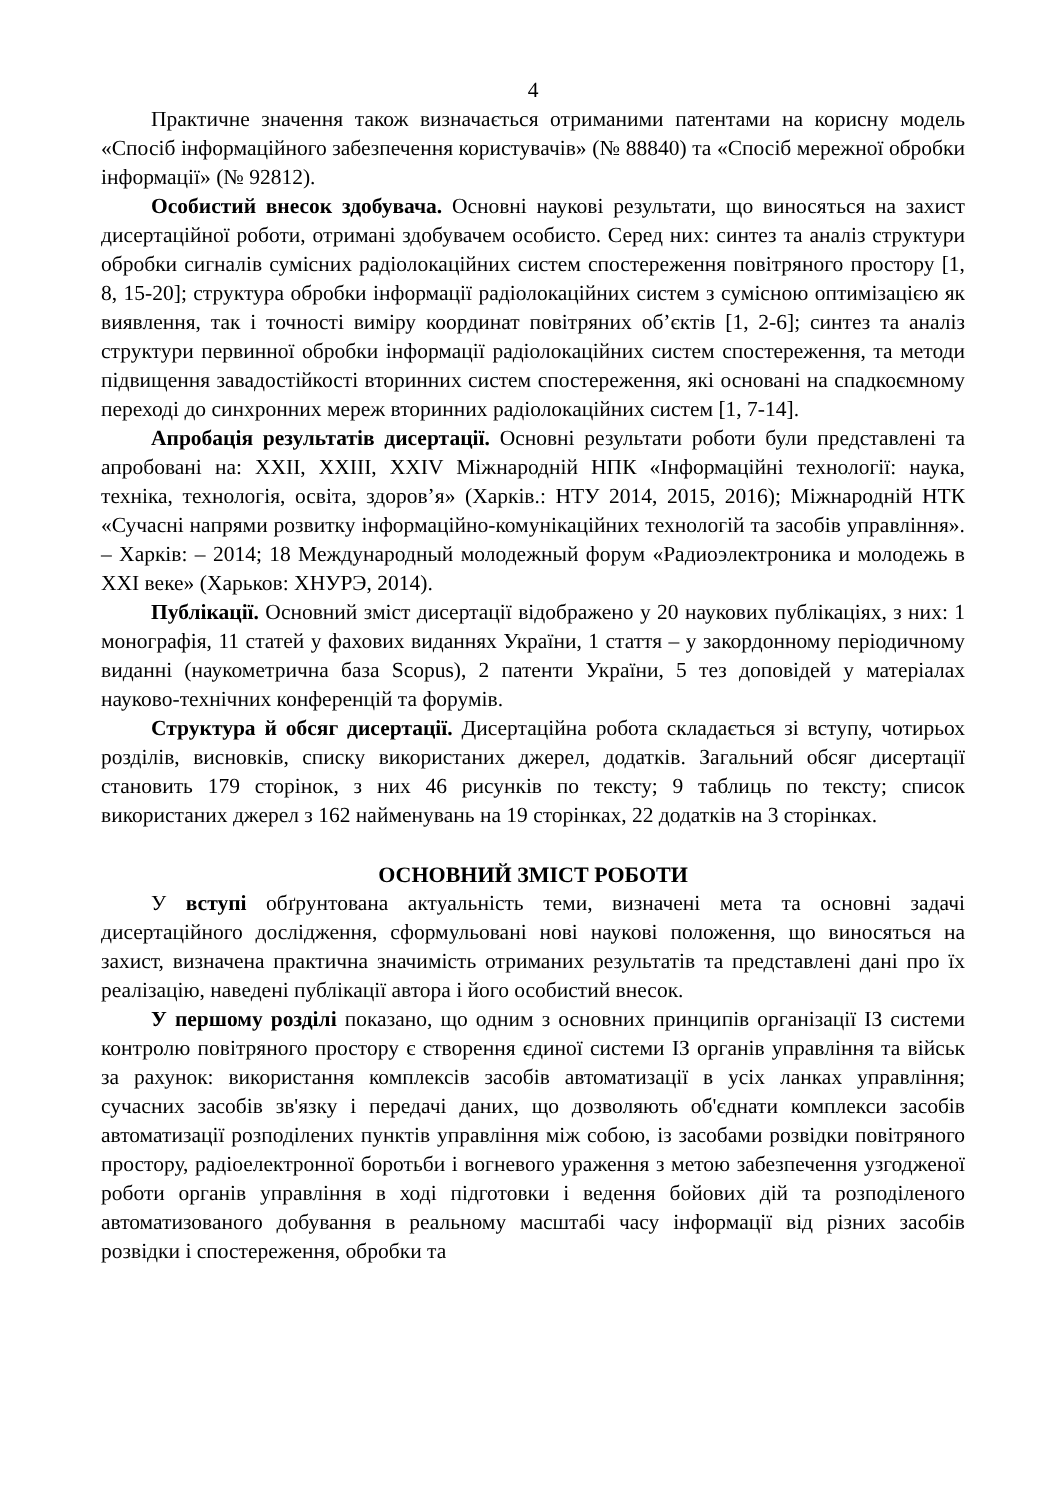4
Практичне значення також визначається отриманими патентами на корисну модель «Спосіб інформаційного забезпечення користувачів» (№ 88840) та «Спосіб мережної обробки інформації» (№ 92812).
Особистий внесок здобувача. Основні наукові результати, що виносяться на захист дисертаційної роботи, отримані здобувачем особисто. Серед них: синтез та аналіз структури обробки сигналів сумісних радіолокаційних систем спостереження повітряного простору [1, 8, 15-20]; структура обробки інформації радіолокаційних систем з сумісною оптимізацією як виявлення, так і точності виміру координат повітряних об’єктів [1, 2-6]; синтез та аналіз структури первинної обробки інформації радіолокаційних систем спостереження, та методи підвищення завадостійкості вторинних систем спостереження, які основані на спадкоємному переході до синхронних мереж вторинних радіолокаційних систем [1, 7-14].
Апробація результатів дисертації. Основні результати роботи були представлені та апробовані на: XXII, XXIII, XXIV Міжнародній НПК «Інформаційні технології: наука, техніка, технологія, освіта, здоров’я» (Харків.: НТУ 2014, 2015, 2016); Міжнародній НТК «Сучасні напрями розвитку інформаційно-комунікаційних технологій та засобів управління». – Харків: – 2014; 18 Международный молодежный форум «Радиоэлектроника и молодежь в XXI веке» (Харьков: ХНУРЭ, 2014).
Публікації. Основний зміст дисертації відображено у 20 наукових публікаціях, з них: 1 монографія, 11 статей у фахових виданнях України, 1 стаття – у закордонному періодичному виданні (наукометрична база Scopus), 2 патенти України, 5 тез доповідей у матеріалах науково-технічних конференцій та форумів.
Структура й обсяг дисертації. Дисертаційна робота складається зі вступу, чотирьох розділів, висновків, списку використаних джерел, додатків. Загальний обсяг дисертації становить 179 сторінок, з них 46 рисунків по тексту; 9 таблиць по тексту; список використаних джерел з 162 найменувань на 19 сторінках, 22 додатків на 3 сторінках.
ОСНОВНИЙ ЗМІСТ РОБОТИ
У вступі обґрунтована актуальність теми, визначені мета та основні задачі дисертаційного дослідження, сформульовані нові наукові положення, що виносяться на захист, визначена практична значимість отриманих результатів та представлені дані про їх реалізацію, наведені публікації автора і його особистий внесок.
У першому розділі показано, що одним з основних принципів організації ІЗ системи контролю повітряного простору є створення єдиної системи ІЗ органів управління та військ за рахунок: використання комплексів засобів автоматизації в усіх ланках управління; сучасних засобів зв'язку і передачі даних, що дозволяють об'єднати комплекси засобів автоматизації розподілених пунктів управління між собою, із засобами розвідки повітряного простору, радіоелектронної боротьби і вогневого ураження з метою забезпечення узгодженої роботи органів управління в ході підготовки і ведення бойових дій та розподіленого автоматизованого добування в реальному масштабі часу інформації від різних засобів розвідки і спостереження, обробки та